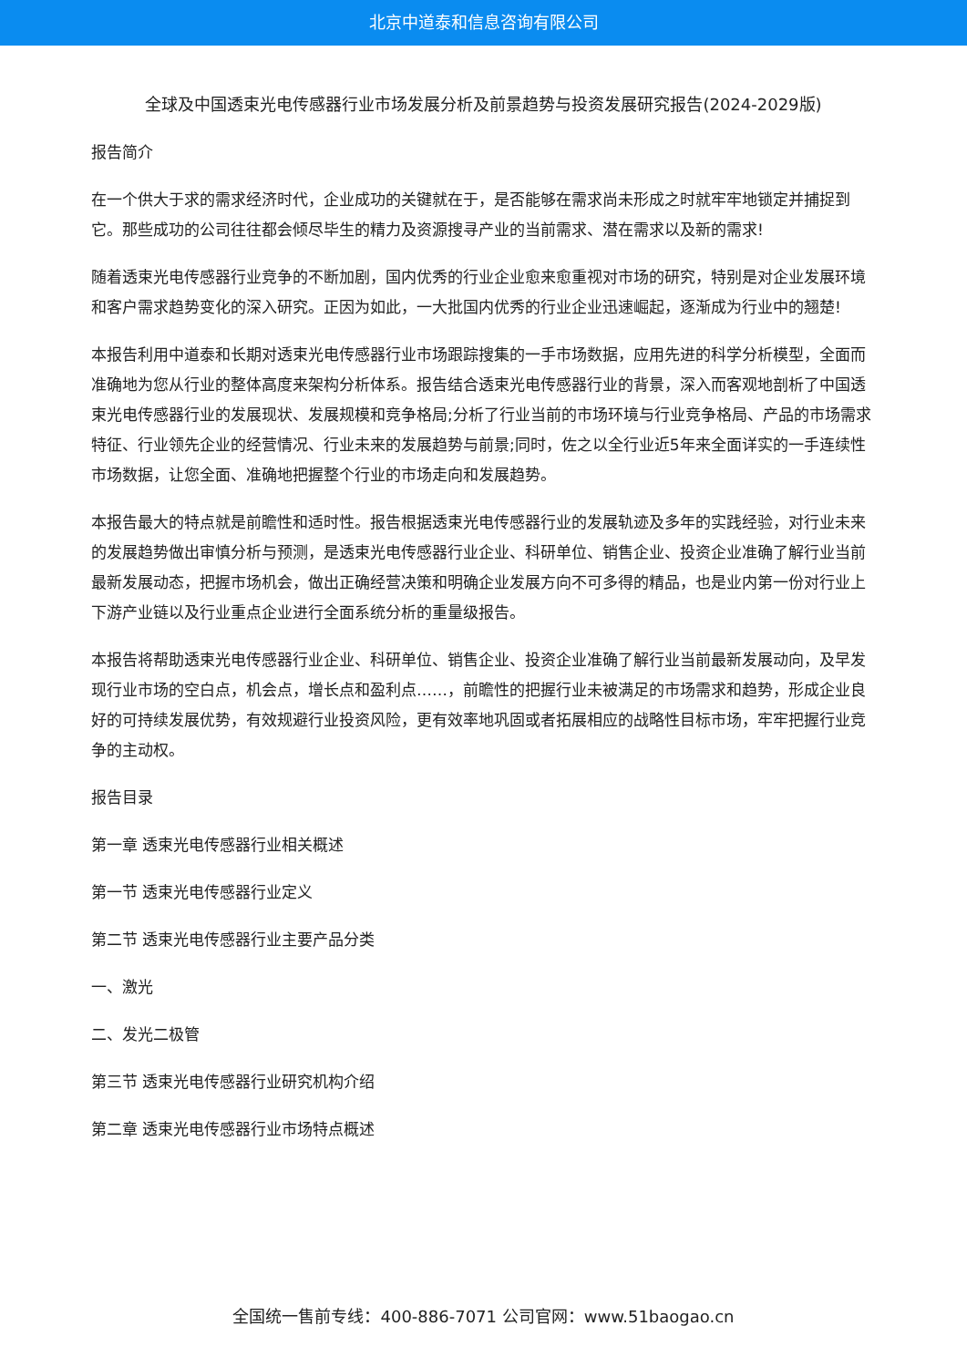北京中道泰和信息咨询有限公司
全球及中国透束光电传感器行业市场发展分析及前景趋势与投资发展研究报告(2024-2029版)
报告简介
在一个供大于求的需求经济时代，企业成功的关键就在于，是否能够在需求尚未形成之时就牢牢地锁定并捕捉到它。那些成功的公司往往都会倾尽毕生的精力及资源搜寻产业的当前需求、潜在需求以及新的需求!
随着透束光电传感器行业竞争的不断加剧，国内优秀的行业企业愈来愈重视对市场的研究，特别是对企业发展环境和客户需求趋势变化的深入研究。正因为如此，一大批国内优秀的行业企业迅速崛起，逐渐成为行业中的翘楚!
本报告利用中道泰和长期对透束光电传感器行业市场跟踪搜集的一手市场数据，应用先进的科学分析模型，全面而准确地为您从行业的整体高度来架构分析体系。报告结合透束光电传感器行业的背景，深入而客观地剖析了中国透束光电传感器行业的发展现状、发展规模和竞争格局;分析了行业当前的市场环境与行业竞争格局、产品的市场需求特征、行业领先企业的经营情况、行业未来的发展趋势与前景;同时，佐之以全行业近5年来全面详实的一手连续性市场数据，让您全面、准确地把握整个行业的市场走向和发展趋势。
本报告最大的特点就是前瞻性和适时性。报告根据透束光电传感器行业的发展轨迹及多年的实践经验，对行业未来的发展趋势做出审慎分析与预测，是透束光电传感器行业企业、科研单位、销售企业、投资企业准确了解行业当前最新发展动态，把握市场机会，做出正确经营决策和明确企业发展方向不可多得的精品，也是业内第一份对行业上下游产业链以及行业重点企业进行全面系统分析的重量级报告。
本报告将帮助透束光电传感器行业企业、科研单位、销售企业、投资企业准确了解行业当前最新发展动向，及早发现行业市场的空白点，机会点，增长点和盈利点……，前瞻性的把握行业未被满足的市场需求和趋势，形成企业良好的可持续发展优势，有效规避行业投资风险，更有效率地巩固或者拓展相应的战略性目标市场，牢牢把握行业竞争的主动权。
报告目录
第一章 透束光电传感器行业相关概述
第一节 透束光电传感器行业定义
第二节 透束光电传感器行业主要产品分类
一、激光
二、发光二极管
第三节 透束光电传感器行业研究机构介绍
第二章 透束光电传感器行业市场特点概述
全国统一售前专线：400-886-7071 公司官网：www.51baogao.cn